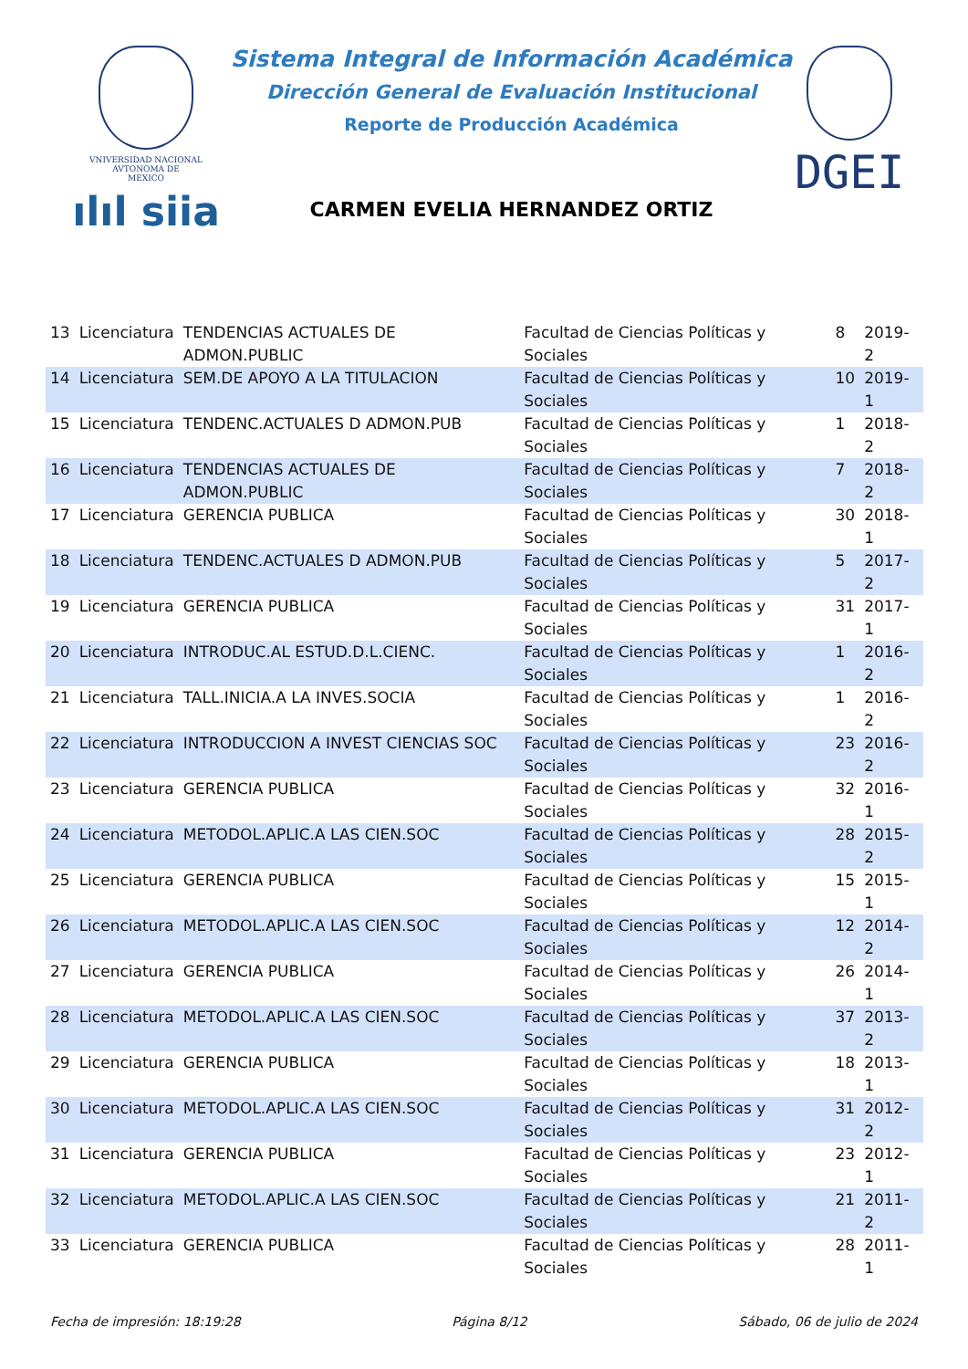VNIVERSIDAD NACIONAL
AVTONOMA DE
MEXICO
ılıl siia
Sistema Integral de Información Académica
Dirección General de Evaluación Institucional
Reporte de Producción Académica
CARMEN EVELIA HERNANDEZ ORTIZ
DGEI
| 13 | Licenciatura | TENDENCIAS ACTUALES DE ADMON.PUBLIC | Facultad de Ciencias Políticas y Sociales | 8 | 2019-2 |
| 14 | Licenciatura | SEM.DE APOYO A LA TITULACION | Facultad de Ciencias Políticas y Sociales | 10 | 2019-1 |
| 15 | Licenciatura | TENDENC.ACTUALES D ADMON.PUB | Facultad de Ciencias Políticas y Sociales | 1 | 2018-2 |
| 16 | Licenciatura | TENDENCIAS ACTUALES DE ADMON.PUBLIC | Facultad de Ciencias Políticas y Sociales | 7 | 2018-2 |
| 17 | Licenciatura | GERENCIA PUBLICA | Facultad de Ciencias Políticas y Sociales | 30 | 2018-1 |
| 18 | Licenciatura | TENDENC.ACTUALES D ADMON.PUB | Facultad de Ciencias Políticas y Sociales | 5 | 2017-2 |
| 19 | Licenciatura | GERENCIA PUBLICA | Facultad de Ciencias Políticas y Sociales | 31 | 2017-1 |
| 20 | Licenciatura | INTRODUC.AL ESTUD.D.L.CIENC. | Facultad de Ciencias Políticas y Sociales | 1 | 2016-2 |
| 21 | Licenciatura | TALL.INICIA.A LA INVES.SOCIA | Facultad de Ciencias Políticas y Sociales | 1 | 2016-2 |
| 22 | Licenciatura | INTRODUCCION A INVEST CIENCIAS SOC | Facultad de Ciencias Políticas y Sociales | 23 | 2016-2 |
| 23 | Licenciatura | GERENCIA PUBLICA | Facultad de Ciencias Políticas y Sociales | 32 | 2016-1 |
| 24 | Licenciatura | METODOL.APLIC.A LAS CIEN.SOC | Facultad de Ciencias Políticas y Sociales | 28 | 2015-2 |
| 25 | Licenciatura | GERENCIA PUBLICA | Facultad de Ciencias Políticas y Sociales | 15 | 2015-1 |
| 26 | Licenciatura | METODOL.APLIC.A LAS CIEN.SOC | Facultad de Ciencias Políticas y Sociales | 12 | 2014-2 |
| 27 | Licenciatura | GERENCIA PUBLICA | Facultad de Ciencias Políticas y Sociales | 26 | 2014-1 |
| 28 | Licenciatura | METODOL.APLIC.A LAS CIEN.SOC | Facultad de Ciencias Políticas y Sociales | 37 | 2013-2 |
| 29 | Licenciatura | GERENCIA PUBLICA | Facultad de Ciencias Políticas y Sociales | 18 | 2013-1 |
| 30 | Licenciatura | METODOL.APLIC.A LAS CIEN.SOC | Facultad de Ciencias Políticas y Sociales | 31 | 2012-2 |
| 31 | Licenciatura | GERENCIA PUBLICA | Facultad de Ciencias Políticas y Sociales | 23 | 2012-1 |
| 32 | Licenciatura | METODOL.APLIC.A LAS CIEN.SOC | Facultad de Ciencias Políticas y Sociales | 21 | 2011-2 |
| 33 | Licenciatura | GERENCIA PUBLICA | Facultad de Ciencias Políticas y Sociales | 28 | 2011-1 |
Fecha de impresión: 18:19:28 Página 8/12 Sábado, 06 de julio de 2024